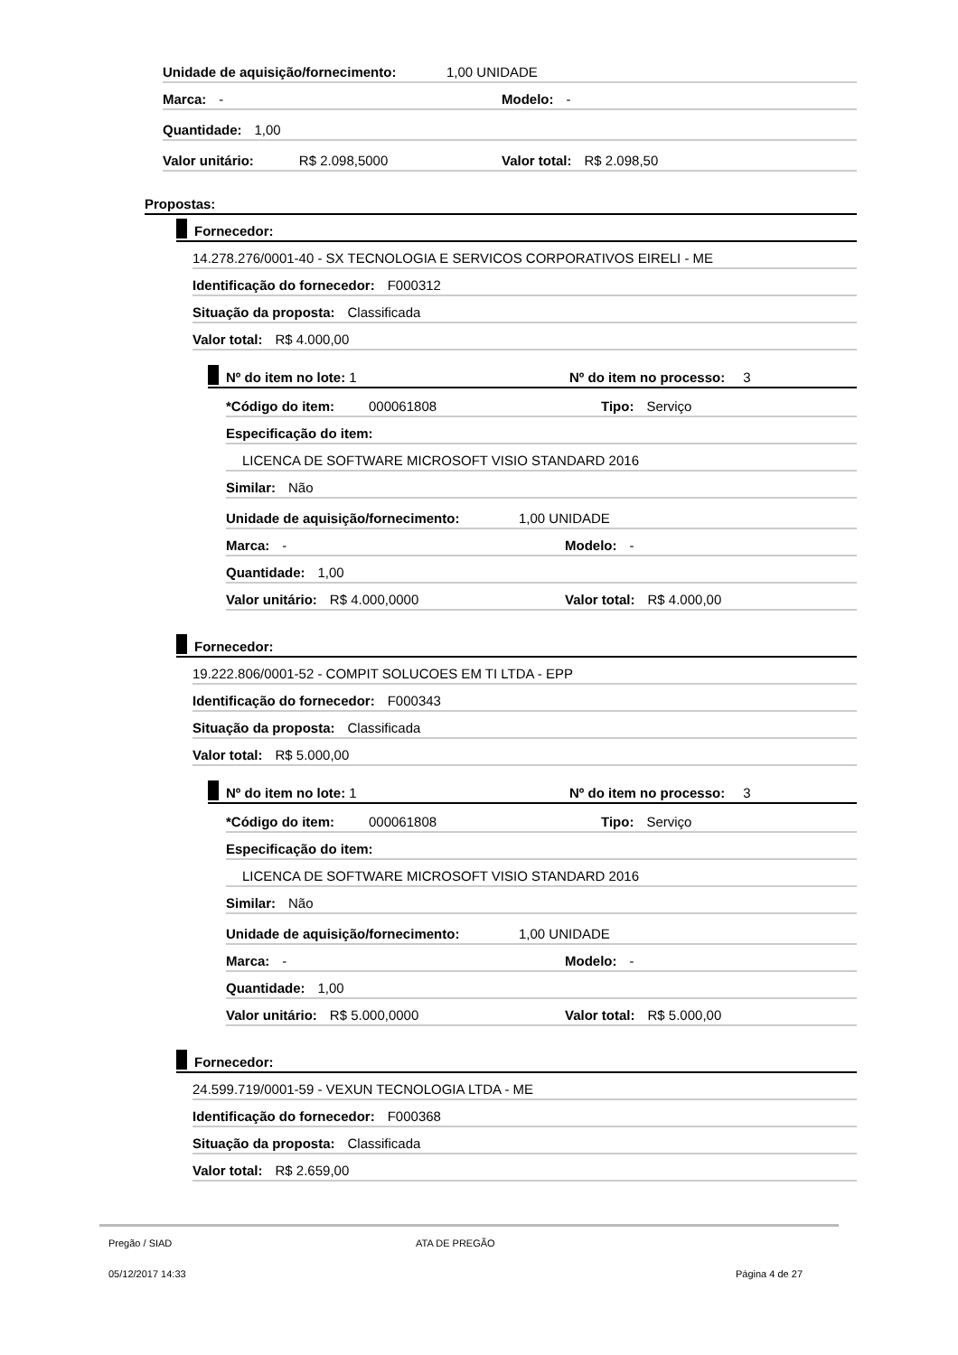Unidade de aquisição/fornecimento: 1,00 UNIDADE
Marca: - Modelo: -
Quantidade: 1,00
Valor unitário: R$ 2.098,5000 Valor total: R$ 2.098,50
Propostas:
Fornecedor:
14.278.276/0001-40 - SX TECNOLOGIA E SERVICOS CORPORATIVOS EIRELI - ME
Identificação do fornecedor: F000312
Situação da proposta: Classificada
Valor total: R$ 4.000,00
Nº do item no lote: 1 Nº do item no processo: 3
*Código do item: 000061808 Tipo: Serviço
Especificação do item:
LICENCA DE SOFTWARE MICROSOFT VISIO STANDARD 2016
Similar: Não
Unidade de aquisição/fornecimento: 1,00 UNIDADE
Marca: - Modelo: -
Quantidade: 1,00
Valor unitário: R$ 4.000,0000 Valor total: R$ 4.000,00
Fornecedor:
19.222.806/0001-52 - COMPIT SOLUCOES EM TI LTDA - EPP
Identificação do fornecedor: F000343
Situação da proposta: Classificada
Valor total: R$ 5.000,00
Nº do item no lote: 1 Nº do item no processo: 3
*Código do item: 000061808 Tipo: Serviço
Especificação do item:
LICENCA DE SOFTWARE MICROSOFT VISIO STANDARD 2016
Similar: Não
Unidade de aquisição/fornecimento: 1,00 UNIDADE
Marca: - Modelo: -
Quantidade: 1,00
Valor unitário: R$ 5.000,0000 Valor total: R$ 5.000,00
Fornecedor:
24.599.719/0001-59 - VEXUN TECNOLOGIA LTDA - ME
Identificação do fornecedor: F000368
Situação da proposta: Classificada
Valor total: R$ 2.659,00
Pregão / SIAD ATA DE PREGÃO
05/12/2017 14:33 Página 4 de 27